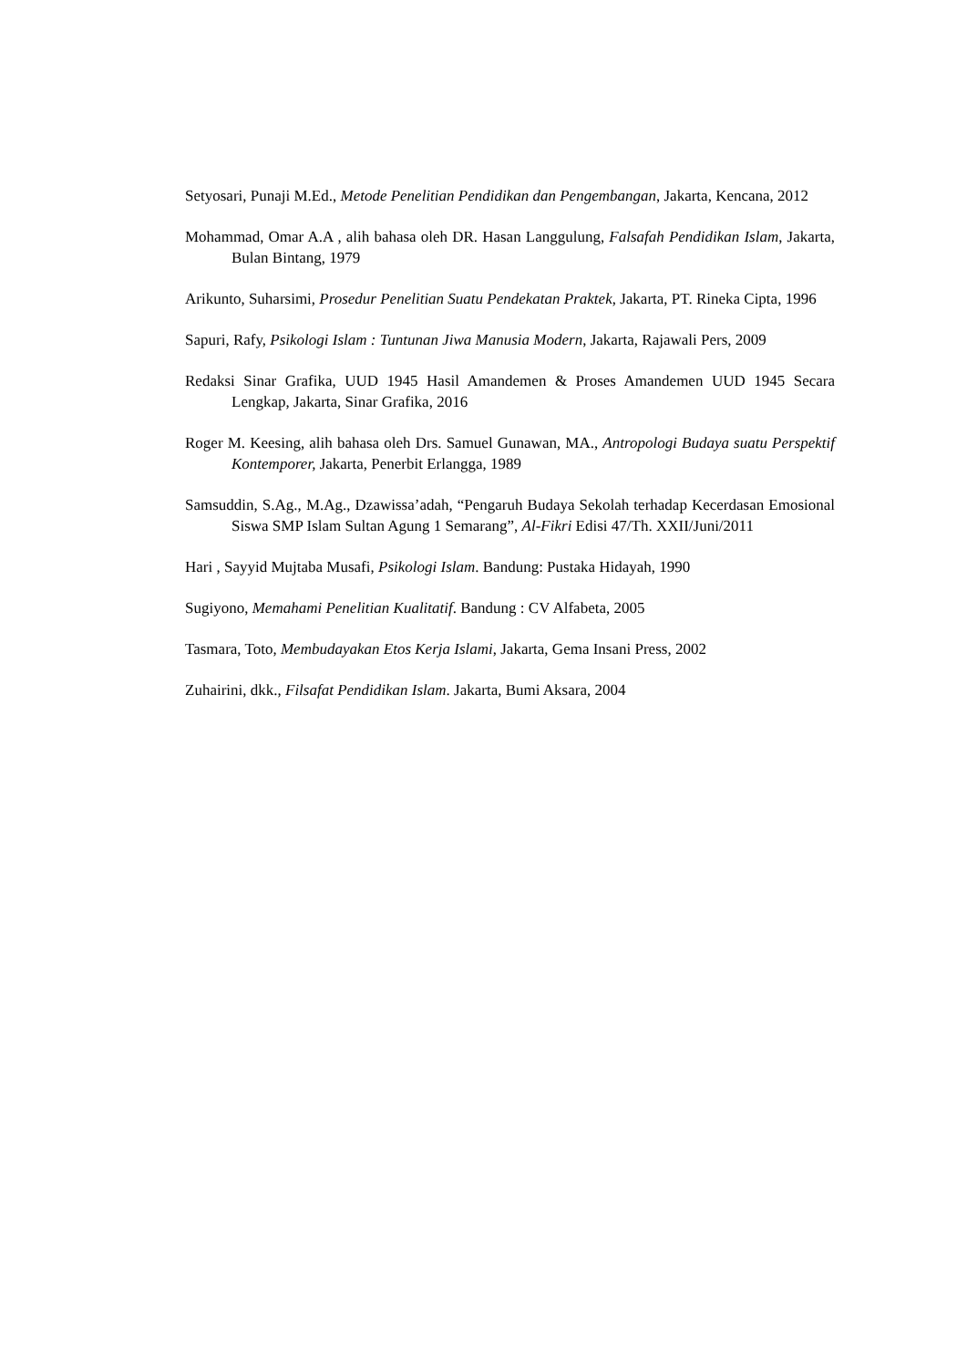Setyosari, Punaji M.Ed., Metode Penelitian Pendidikan dan Pengembangan, Jakarta, Kencana, 2012
Mohammad, Omar A.A , alih bahasa oleh DR. Hasan Langgulung, Falsafah Pendidikan Islam, Jakarta, Bulan Bintang, 1979
Arikunto, Suharsimi, Prosedur Penelitian Suatu Pendekatan Praktek, Jakarta, PT. Rineka Cipta, 1996
Sapuri, Rafy, Psikologi Islam : Tuntunan Jiwa Manusia Modern, Jakarta, Rajawali Pers, 2009
Redaksi Sinar Grafika, UUD 1945 Hasil Amandemen & Proses Amandemen UUD 1945 Secara Lengkap, Jakarta, Sinar Grafika, 2016
Roger M. Keesing, alih bahasa oleh Drs. Samuel Gunawan, MA., Antropologi Budaya suatu Perspektif Kontemporer, Jakarta, Penerbit Erlangga, 1989
Samsuddin, S.Ag., M.Ag., Dzawissa’adah, “Pengaruh Budaya Sekolah terhadap Kecerdasan Emosional Siswa SMP Islam Sultan Agung 1 Semarang”, Al-Fikri Edisi 47/Th. XXII/Juni/2011
Hari , Sayyid Mujtaba Musafi, Psikologi Islam. Bandung: Pustaka Hidayah, 1990
Sugiyono, Memahami Penelitian Kualitatif. Bandung : CV Alfabeta, 2005
Tasmara, Toto, Membudayakan Etos Kerja Islami, Jakarta, Gema Insani Press, 2002
Zuhairini, dkk., Filsafat Pendidikan Islam. Jakarta, Bumi Aksara, 2004